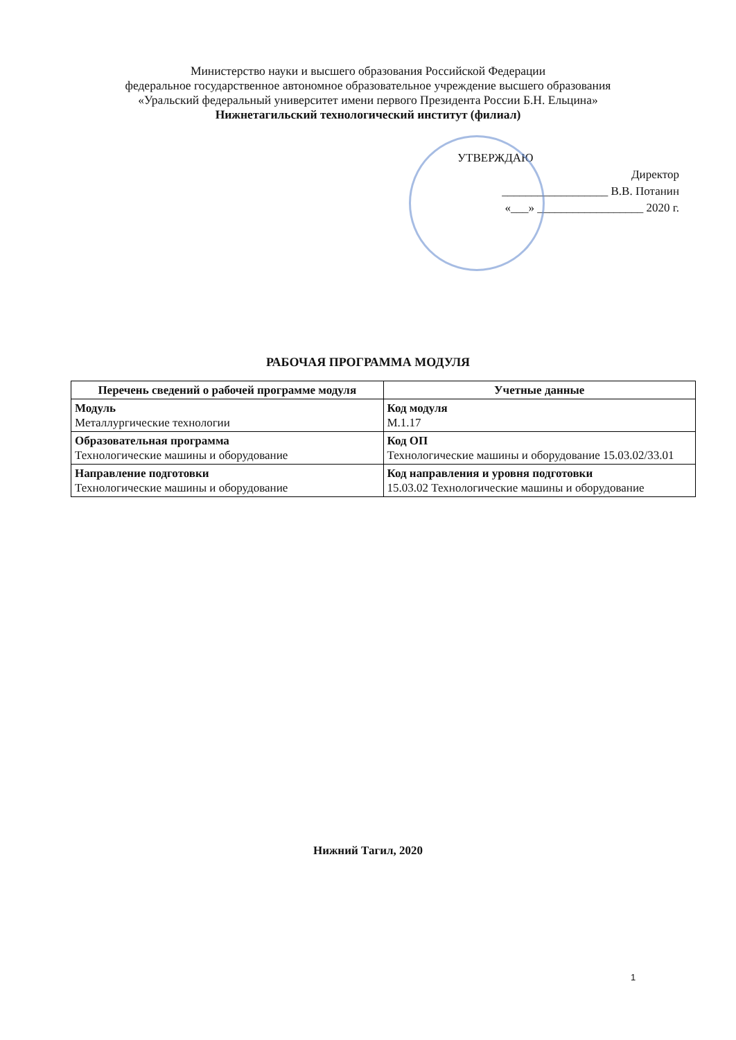Министерство науки и высшего образования Российской Федерации
федеральное государственное автономное образовательное учреждение высшего образования
«Уральский федеральный университет имени первого Президента России Б.Н. Ельцина»
Нижнетагильский технологический институт (филиал)
УТВЕРЖДАЮ
Директор
__________________ В.В. Потанин
«___» __________________ 2020 г.
РАБОЧАЯ ПРОГРАММА МОДУЛЯ
| Перечень сведений о рабочей программе модуля | Учетные данные |
| --- | --- |
| Модуль Металлургические технологии | Код модуля М.1.17 |
| Образовательная программа Технологические машины и оборудование | Код ОП Технологические машины и оборудование 15.03.02/33.01 |
| Направление подготовки Технологические машины и оборудование | Код направления и уровня подготовки 15.03.02 Технологические машины и оборудование |
Нижний Тагил, 2020
1